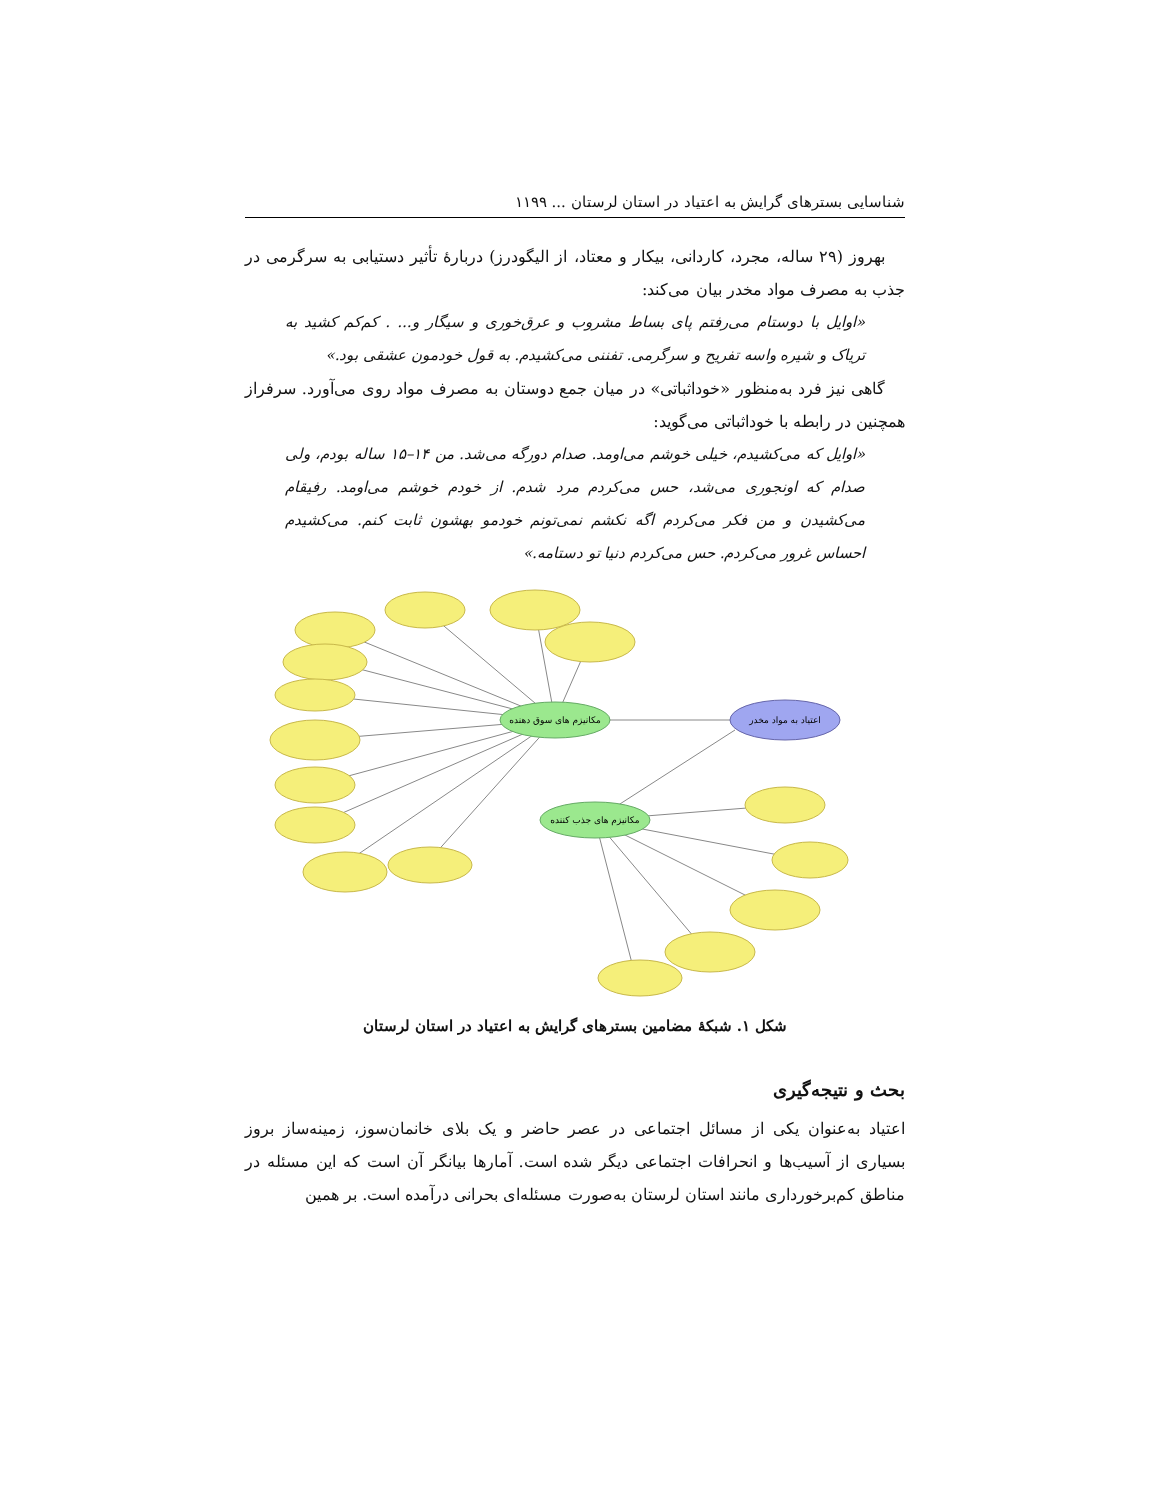شناسایی بسترهای گرایش به اعتیاد در استان لرستان ... ۱۱۹۹
بهروز (۲۹ ساله، مجرد، کاردانی، بیکار و معتاد، از الیگودرز) دربارهٔ تأثیر دستیابی به سرگرمی در جذب به مصرف مواد مخدر بیان می‌کند:
«اوایل با دوستام می‌رفتم پای بساط مشروب و عرق‌خوری و سیگار و... . کم‌کم کشید به تریاک و شیره واسه تفریح و سرگرمی. تفننی می‌کشیدم. به قول خودمون عشقی بود.»
گاهی نیز فرد به‌منظور «خوداثباتی» در میان جمع دوستان به مصرف مواد روی می‌آورد. سرفراز همچنین در رابطه با خوداثباتی می‌گوید:
«اوایل که می‌کشیدم، خیلی خوشم می‌اومد. صدام دورگه می‌شد. من ۱۴–۱۵ ساله بودم، ولی صدام که اونجوری می‌شد، حس می‌کردم مرد شدم. از خودم خوشم می‌اومد. رفیقام می‌کشیدن و من فکر می‌کردم اگه نکشم نمی‌تونم خودمو بهشون ثابت کنم. می‌کشیدم احساس غرور می‌کردم. حس می‌کردم دنیا تو دستامه.»
مکانیزم های سوق دهنده
مکانیزم های جذب کننده
اعتیاد به مواد مخدر
شکل ۱. شبکهٔ مضامین بسترهای گرایش به اعتیاد در استان لرستان
بحث و نتیجه‌گیری
اعتیاد به‌عنوان یکی از مسائل اجتماعی در عصر حاضر و یک بلای خانمان‌سوز، زمینه‌ساز بروز بسیاری از آسیب‌ها و انحرافات اجتماعی دیگر شده است. آمارها بیانگر آن است که این مسئله در مناطق کم‌برخورداری مانند استان لرستان به‌صورت مسئله‌ای بحرانی درآمده است. بر همین